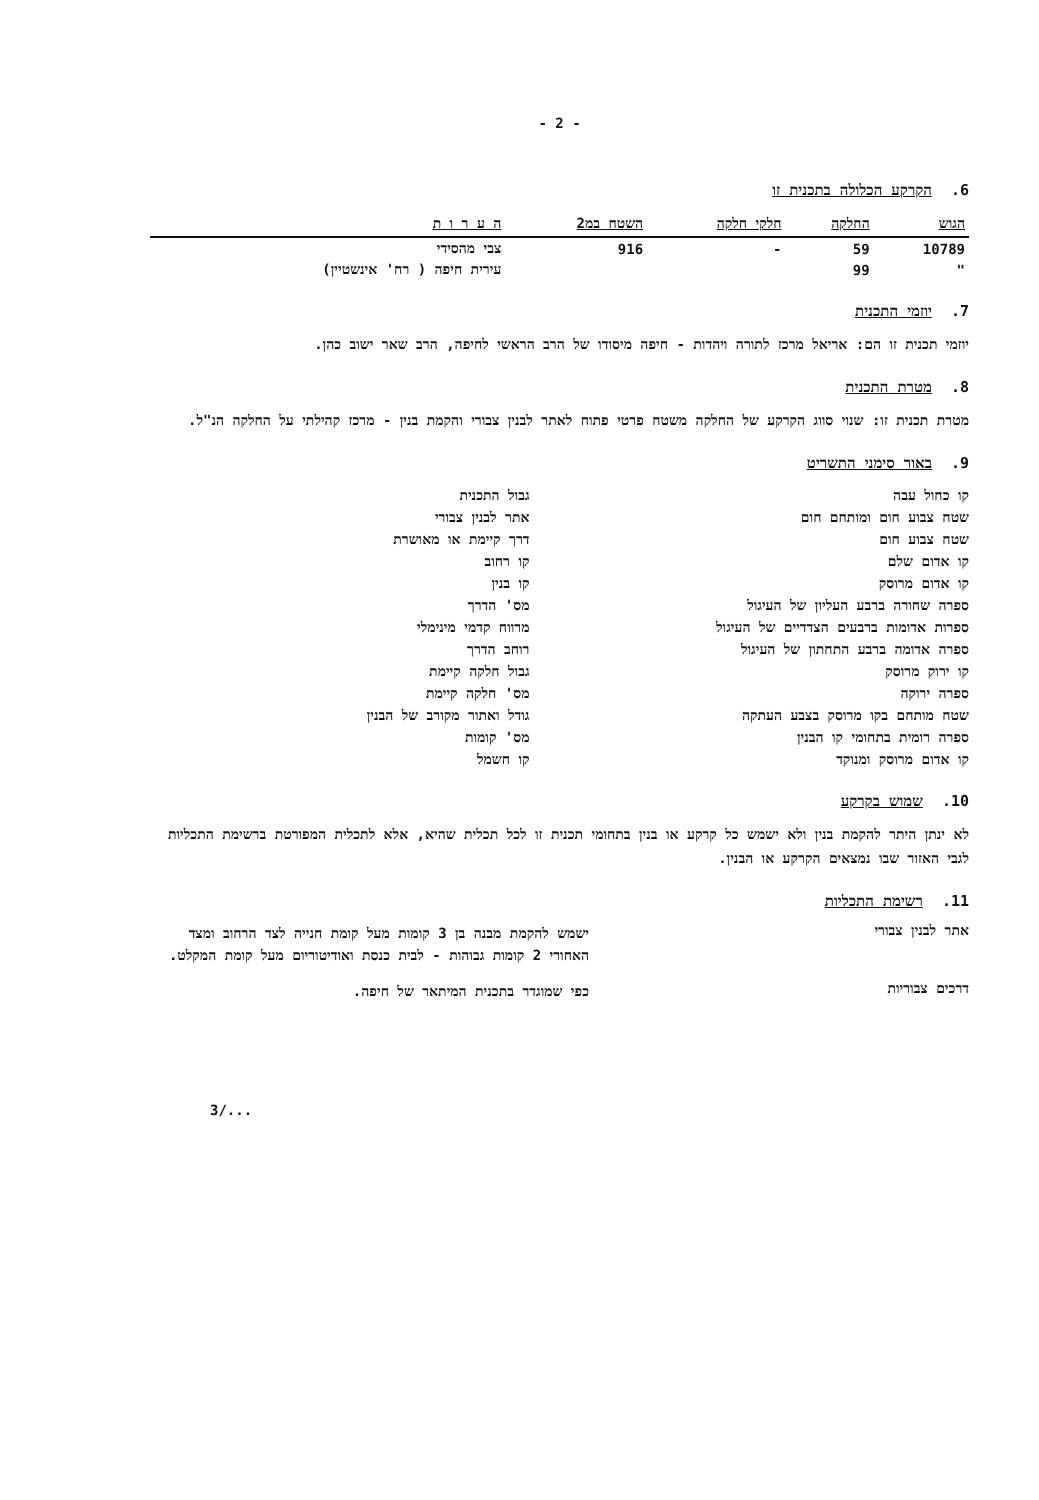- 2 -
6. הקרקע הכלולה בתכנית זו
| הגוש | החלקה | חלקי חלקה | השטח במ2 | ה ע ר ו ת |
| --- | --- | --- | --- | --- |
| 10789 | 59 | - | 916 | צבי מהסידי |
| " | 99 | | | עירית חיפה ( רח' אינשטיין) |
7. יוזמי התכנית
יוזמי תכנית זו הם: אריאל מרכז לתורה ויהדות - חיפה מיסודו של הרב הראשי לחיפה, הרב שאר ישוב כהן.
8. מטרת התכנית
מטרת תכנית זו: שנוי סווג הקרקע של החלקה משטח פרטי פתוח לאתר לבנין צבורי והקמת בנין - מרכז קהילתי על החלקה הנ"ל.
9. באור סימני התשריט
קו כחול עבה
שטח צבוע חום ומותחם חום
שטח צבוע חום
קו אדום שלם
קו אדום מרוסק
ספרה שחורה ברבע העליון של העיגול
ספרות אדומות ברבעים הצדדיים של העיגול
ספרה אדומה ברבע התחתון של העיגול
קו ירוק מרוסק
ספרה ירוקה
שטח מותחם בקו מרוסק בצבע העתקה
ספרה רומית בתחומי קו הבנין
קו אדום מרוסק ומנוקד
גבול התכנית
אתר לבנין צבורי
דרך קיימת או מאושרת
קו רחוב
קו בנין
מס' הדרך
מרווח קדמי מינימלי
רוחב הדרך
גבול חלקה קיימת
מס' חלקה קיימת
גודל ואתור מקורב של הבנין
מס' קומות
קו חשמל
10. שמוש בקרקע
לא ינתן היתר להקמת בנין ולא ישמש כל קרקע או בנין בתחומי תכנית זו לכל תכלית שהיא, אלא לתכלית המפורטת ברשימת התכליות לגבי האזור שבו נמצאים הקרקע או הבנין.
11. רשימת התכליות
אתר לבנין צבורי
ישמש להקמת מבנה בן 3 קומות מעל קומת חנייה לצד הרחוב ומצד האחורי 2 קומות גבוהות - לבית כנסת ואודיטוריום מעל קומת המקלט.
דרכים צבוריות
כפי שמוגדר בתכנית המיתאר של חיפה.
3/...